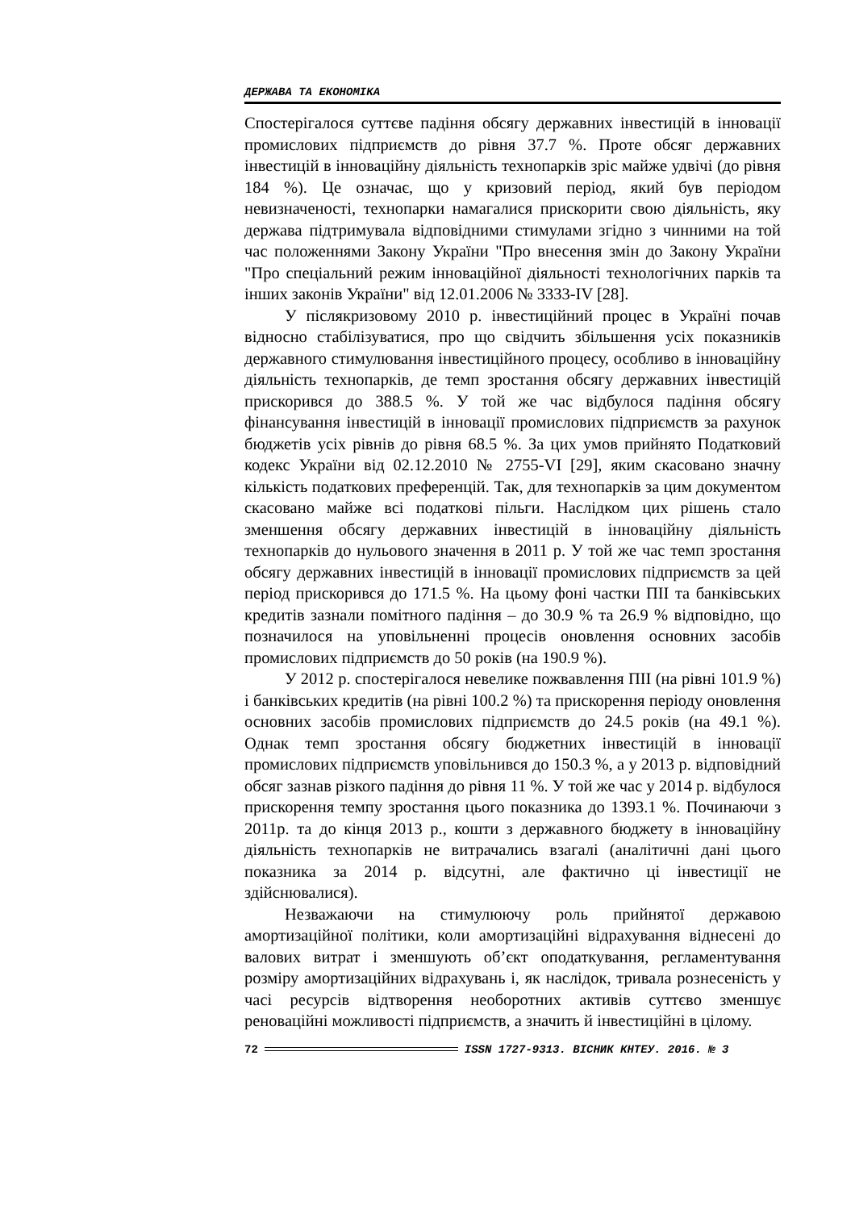ДЕРЖАВА ТА ЕКОНОМІКА
Спостерігалося суттєве падіння обсягу державних інвестицій в інновації промислових підприємств до рівня 37.7 %. Проте обсяг державних інвестицій в інноваційну діяльність технопарків зріс майже удвічі (до рівня 184 %). Це означає, що у кризовий період, який був періодом невизначеності, технопарки намагалися прискорити свою діяльність, яку держава підтримувала відповідними стимулами згідно з чинними на той час положеннями Закону України "Про внесення змін до Закону України "Про спеціальний режим інноваційної діяльності технологічних парків та інших законів України" від 12.01.2006 № 3333-IV [28].
У післякризовому 2010 р. інвестиційний процес в Україні почав відносно стабілізуватися, про що свідчить збільшення усіх показників державного стимулювання інвестиційного процесу, особливо в інноваційну діяльність технопарків, де темп зростання обсягу державних інвестицій прискорився до 388.5 %. У той же час відбулося падіння обсягу фінансування інвестицій в інновації промислових підприємств за рахунок бюджетів усіх рівнів до рівня 68.5 %. За цих умов прийнято Податковий кодекс України від 02.12.2010 № 2755-VI [29], яким скасовано значну кількість податкових преференцій. Так, для технопарків за цим документом скасовано майже всі податкові пільги. Наслідком цих рішень стало зменшення обсягу державних інвестицій в інноваційну діяльність технопарків до нульового значення в 2011 р. У той же час темп зростання обсягу державних інвестицій в інновації промислових підприємств за цей період прискорився до 171.5 %. На цьому фоні частки ПІІ та банківських кредитів зазнали помітного падіння – до 30.9 % та 26.9 % відповідно, що позначилося на уповільненні процесів оновлення основних засобів промислових підприємств до 50 років (на 190.9 %).
У 2012 р. спостерігалося невелике пожвавлення ПІІ (на рівні 101.9 %) і банківських кредитів (на рівні 100.2 %) та прискорення періоду оновлення основних засобів промислових підприємств до 24.5 років (на 49.1 %). Однак темп зростання обсягу бюджетних інвестицій в інновації промислових підприємств уповільнився до 150.3 %, а у 2013 р. відповідний обсяг зазнав різкого падіння до рівня 11 %. У той же час у 2014 р. відбулося прискорення темпу зростання цього показника до 1393.1 %. Починаючи з 2011р. та до кінця 2013 р., кошти з державного бюджету в інноваційну діяльність технопарків не витрачались взагалі (аналітичні дані цього показника за 2014 р. відсутні, але фактично ці інвестиції не здійснювалися).
Незважаючи на стимулюючу роль прийнятої державою амортизаційної політики, коли амортизаційні відрахування віднесені до валових витрат і зменшують об’єкт оподаткування, регламентування розміру амортизаційних відрахувань і, як наслідок, тривала рознесеність у часі ресурсів відтворення необоротних активів суттєво зменшує реноваційні можливості підприємств, а значить й інвестиційні в цілому.
72 ISSN 1727-9313. ВІСНИК КНТЕУ. 2016. № 3